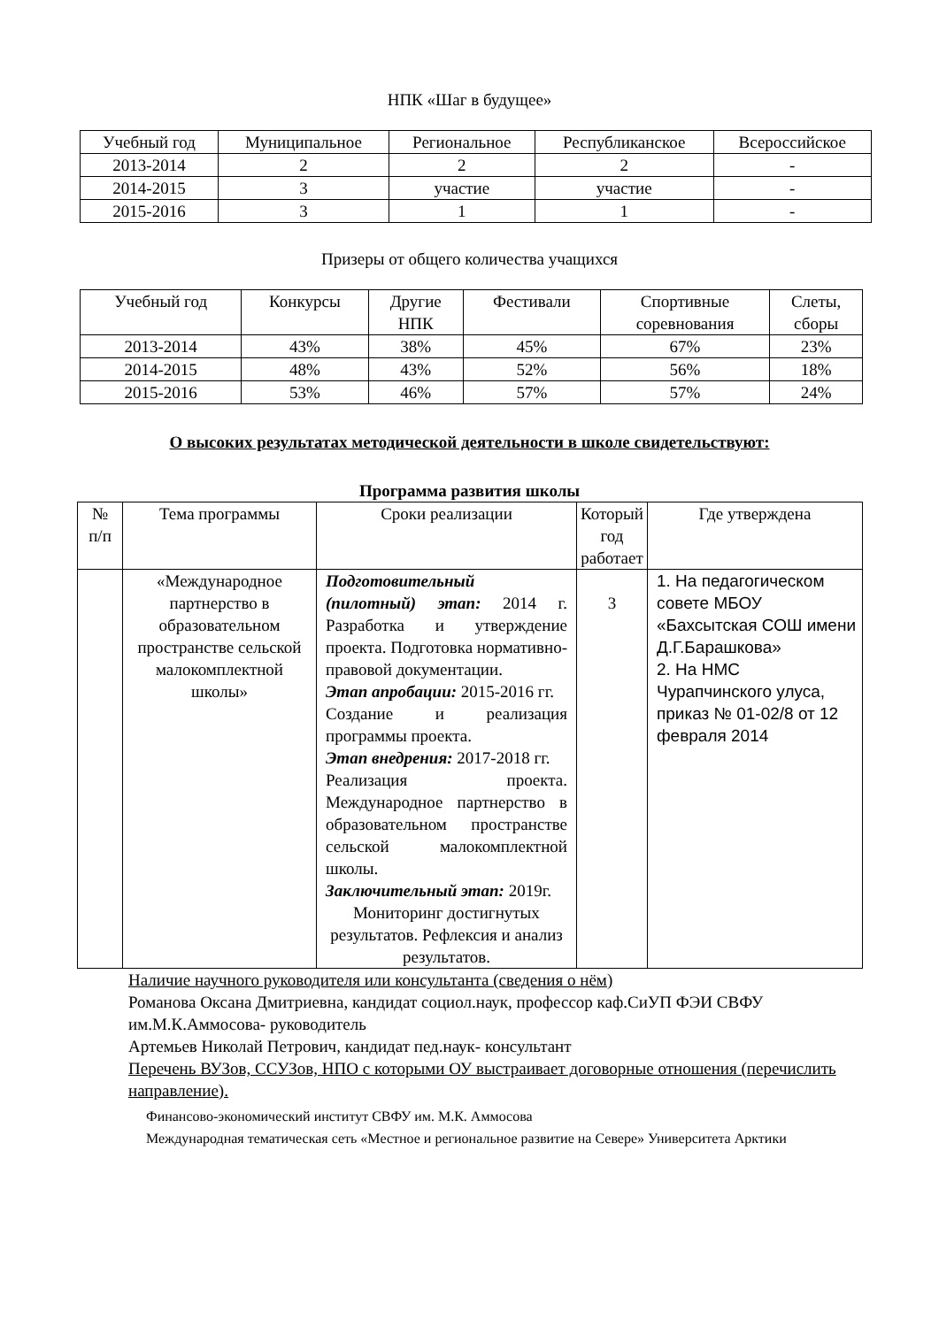НПК «Шаг в будущее»
| Учебный год | Муниципальное | Региональное | Республиканское | Всероссийское |
| --- | --- | --- | --- | --- |
| 2013-2014 | 2 | 2 | 2 | - |
| 2014-2015 | 3 | участие | участие | - |
| 2015-2016 | 3 | 1 | 1 | - |
Призеры от общего количества учащихся
| Учебный год | Конкурсы | Другие НПК | Фестивали | Спортивные соревнования | Слеты, сборы |
| --- | --- | --- | --- | --- | --- |
| 2013-2014 | 43% | 38% | 45% | 67% | 23% |
| 2014-2015 | 48% | 43% | 52% | 56% | 18% |
| 2015-2016 | 53% | 46% | 57% | 57% | 24% |
О высоких результатах методической деятельности в школе свидетельствуют:
Программа развития школы
| № п/п | Тема программы | Сроки реализации | Который год работает | Где утверждена |
| --- | --- | --- | --- | --- |
| | «Международное партнерство в образовательном пространстве сельской малокомплектной школы» | Подготовительный (пилотный) этап: 2014 г. Разработка и утверждение проекта. Подготовка нормативно-правовой документации. Этап апробации: 2015-2016 гг. Создание и реализация программы проекта. Этап внедрения: 2017-2018 гг. Реализация проекта. Международное партнерство в образовательном пространстве сельской малокомплектной школы. Заключительный этап: 2019г. Мониторинг достигнутых результатов. Рефлексия и анализ результатов. | 3 | 1. На педагогическом совете МБОУ «Бахсытская СОШ имени Д.Г.Барашкова» 2. На НМС Чурапчинского улуса, приказ № 01-02/8 от 12 февраля 2014 |
Наличие научного руководителя или консультанта (сведения о нём)
Романова Оксана Дмитриевна, кандидат социол.наук, профессор каф.СиУП ФЭИ СВФУ им.М.К.Аммосова- руководитель
Артемьев Николай Петрович, кандидат пед.наук- консультант
Перечень ВУЗов, ССУЗов, НПО с которыми ОУ выстраивает договорные отношения (перечислить направление).
Финансово-экономический институт СВФУ им. М.К. Аммосова
Международная тематическая сеть «Местное и региональное развитие на Севере» Университета Арктики